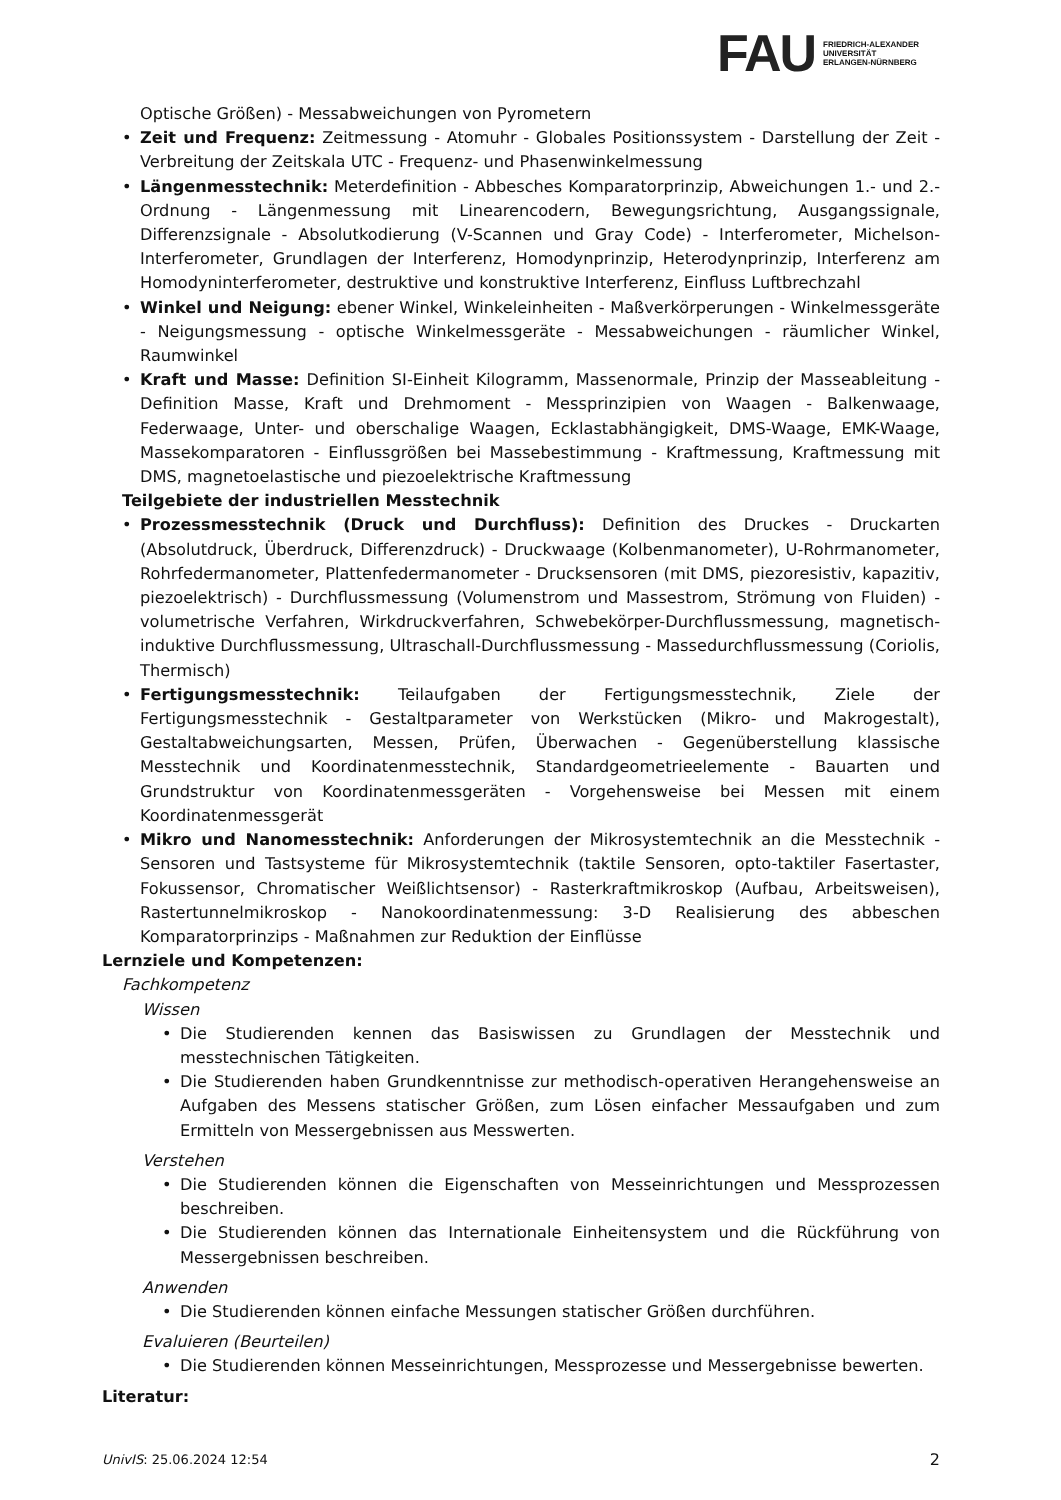FAU
FRIEDRICH-ALEXANDER
UNIVERSITÄT
ERLANGEN-NÜRNBERG
Optische Größen) - Messabweichungen von Pyrometern
• Zeit und Frequenz: Zeitmessung - Atomuhr - Globales Positionssystem - Darstellung der Zeit - Verbreitung der Zeitskala UTC - Frequenz- und Phasenwinkelmessung
• Längenmesstechnik: Meterdefinition - Abbesches Komparatorprinzip, Abweichungen 1.- und 2.-Ordnung - Längenmessung mit Linearencodern, Bewegungsrichtung, Ausgangssignale, Differenzsignale - Absolutkodierung (V-Scannen und Gray Code) - Interferometer, Michelson-Interferometer, Grundlagen der Interferenz, Homodynprinzip, Heterodynprinzip, Interferenz am Homodyninterferometer, destruktive und konstruktive Interferenz, Einfluss Luftbrechzahl
• Winkel und Neigung: ebener Winkel, Winkeleinheiten - Maßverkörperungen - Winkelmessgeräte - Neigungsmessung - optische Winkelmessgeräte - Messabweichungen - räumlicher Winkel, Raumwinkel
• Kraft und Masse: Definition SI-Einheit Kilogramm, Massenormale, Prinzip der Masseableitung - Definition Masse, Kraft und Drehmoment - Messprinzipien von Waagen - Balkenwaage, Federwaage, Unter- und oberschalige Waagen, Ecklastabhängigkeit, DMS-Waage, EMK-Waage, Massekomparatoren - Einflussgrößen bei Massebestimmung - Kraftmessung, Kraftmessung mit DMS, magnetoelastische und piezoelektrische Kraftmessung
Teilgebiete der industriellen Messtechnik
• Prozessmesstechnik (Druck und Durchfluss): Definition des Druckes - Druckarten (Absolutdruck, Überdruck, Differenzdruck) - Druckwaage (Kolbenmanometer), U-Rohrmanometer, Rohrfedermanometer, Plattenfedermanometer - Drucksensoren (mit DMS, piezoresistiv, kapazitiv, piezoelektrisch) - Durchflussmessung (Volumenstrom und Massestrom, Strömung von Fluiden) - volumetrische Verfahren, Wirkdruckverfahren, Schwebekörper-Durchflussmessung, magnetisch-induktive Durchflussmessung, Ultraschall-Durchflussmessung - Massedurchflussmessung (Coriolis, Thermisch)
• Fertigungsmesstechnik: Teilaufgaben der Fertigungsmesstechnik, Ziele der Fertigungsmesstechnik - Gestaltparameter von Werkstücken (Mikro- und Makrogestalt), Gestaltabweichungsarten, Messen, Prüfen, Überwachen - Gegenüberstellung klassische Messtechnik und Koordinatenmesstechnik, Standardgeometrieelemente - Bauarten und Grundstruktur von Koordinatenmessgeräten - Vorgehensweise bei Messen mit einem Koordinatenmessgerät
• Mikro und Nanomesstechnik: Anforderungen der Mikrosystemtechnik an die Messtechnik - Sensoren und Tastsysteme für Mikrosystemtechnik (taktile Sensoren, opto-taktiler Fasertaster, Fokussensor, Chromatischer Weißlichtsensor) - Rasterkraftmikroskop (Aufbau, Arbeitsweisen), Rastertunnelmikroskop - Nanokoordinatenmessung: 3-D Realisierung des abbeschen Komparatorprinzips - Maßnahmen zur Reduktion der Einflüsse
Lernziele und Kompetenzen:
Fachkompetenz
Wissen
• Die Studierenden kennen das Basiswissen zu Grundlagen der Messtechnik und messtechnischen Tätigkeiten.
• Die Studierenden haben Grundkenntnisse zur methodisch-operativen Herangehensweise an Aufgaben des Messens statischer Größen, zum Lösen einfacher Messaufgaben und zum Ermitteln von Messergebnissen aus Messwerten.
Verstehen
• Die Studierenden können die Eigenschaften von Messeinrichtungen und Messprozessen beschreiben.
• Die Studierenden können das Internationale Einheitensystem und die Rückführung von Messergebnissen beschreiben.
Anwenden
• Die Studierenden können einfache Messungen statischer Größen durchführen.
Evaluieren (Beurteilen)
• Die Studierenden können Messeinrichtungen, Messprozesse und Messergebnisse bewerten.
Literatur:
UnivIS: 25.06.2024 12:54 2